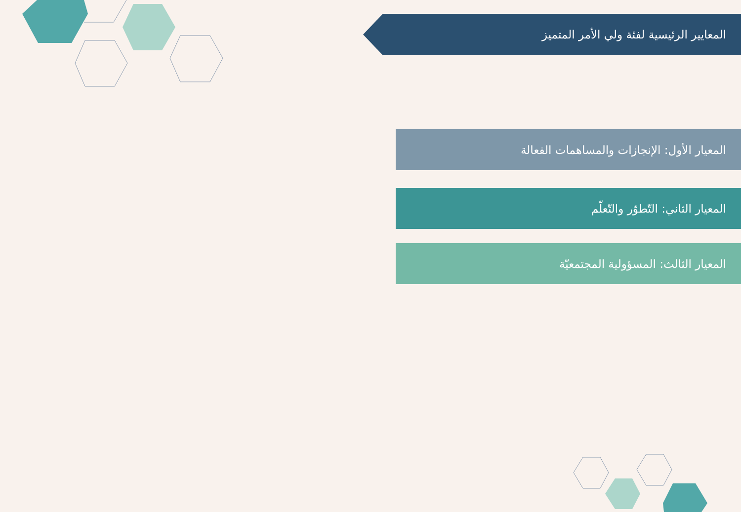المعايير الرئيسية لفئة ولي الأمر المتميز
المعيار الأول: الإنجازات والمساهمات الفعالة
المعيار الثاني: التّطوّر والتّعلّم
المعيار الثالث: المسؤولية المجتمعيّة